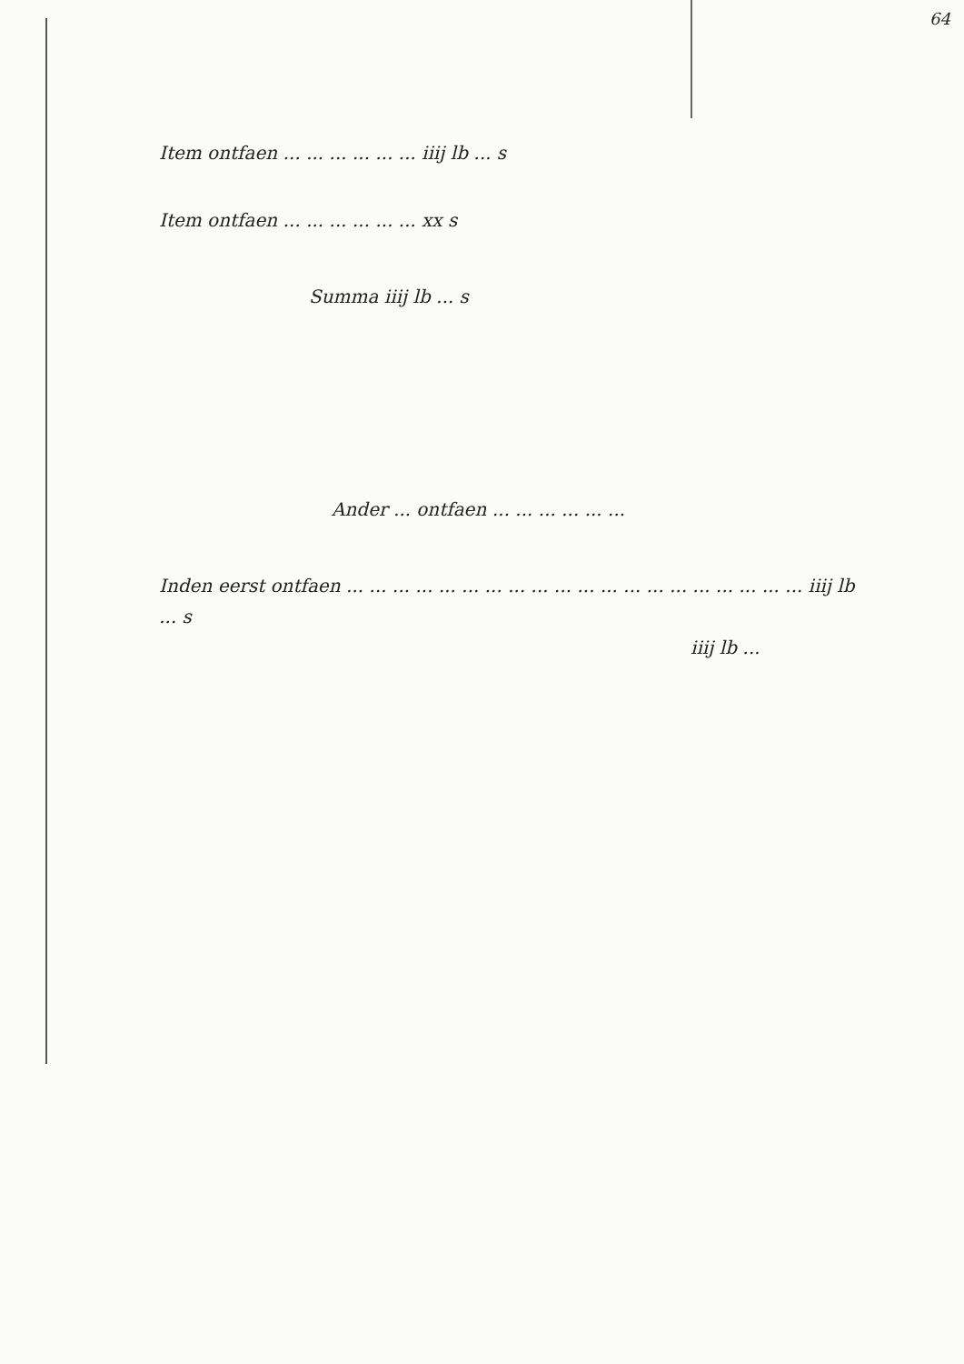64
Item ontfaen ... ... ... ... ... ... iiij lb ... s
Item ontfaen ... ... ... ... ... ... xx s
Summa iiij lb ... s
Ander ... ontfaen ... ... ... ... ... ...
Inden eerst ontfaen ... ... ... ... ... ... ... ... ... ... ... ... ... ... ... ... ... ... ... ... iiij lb ... s
iiij lb ...